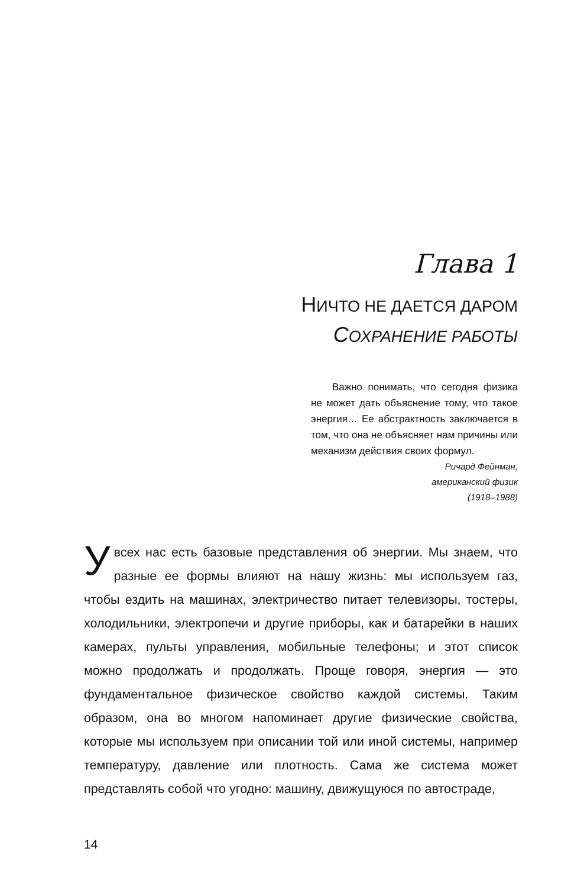Глава 1
НИЧТО НЕ ДАЕТСЯ ДАРОМ
СОХРАНЕНИЕ РАБОТЫ
Важно понимать, что сегодня физика не может дать объяснение тому, что такое энергия… Ее абстрактность заключается в том, что она не объясняет нам причины или механизм действия своих формул.
Ричард Фейнман,
американский физик
(1918–1988)
Увсех нас есть базовые представления об энергии. Мы знаем, что разные ее формы влияют на нашу жизнь: мы используем газ, чтобы ездить на машинах, электричество питает телевизоры, тостеры, холодильники, электропечи и другие приборы, как и батарейки в наших камерах, пульты управления, мобильные телефоны; и этот список можно продолжать и продолжать. Проще говоря, энергия — это фундаментальное физическое свойство каждой системы. Таким образом, она во многом напоминает другие физические свойства, которые мы используем при описании той или иной системы, например температуру, давление или плотность. Сама же система может представлять собой что угодно: машину, движущуюся по автостраде,
14